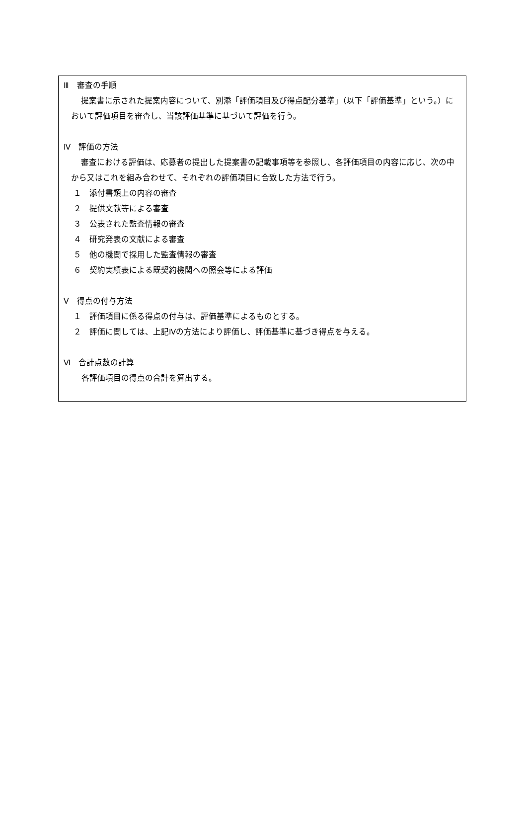Ⅲ　審査の手順
提案書に示された提案内容について、別添「評価項目及び得点配分基準」（以下「評価基準」という。）において評価項目を審査し、当該評価基準に基づいて評価を行う。
Ⅳ　評価の方法
審査における評価は、応募者の提出した提案書の記載事項等を参照し、各評価項目の内容に応じ、次の中から又はこれを組み合わせて、それぞれの評価項目に合致した方法で行う。
１　添付書類上の内容の審査
２　提供文献等による審査
３　公表された監査情報の審査
４　研究発表の文献による審査
５　他の機関で採用した監査情報の審査
６　契約実績表による既契約機関への照会等による評価
Ⅴ　得点の付与方法
１　評価項目に係る得点の付与は、評価基準によるものとする。
２　評価に関しては、上記Ⅳの方法により評価し、評価基準に基づき得点を与える。
Ⅵ　合計点数の計算
各評価項目の得点の合計を算出する。